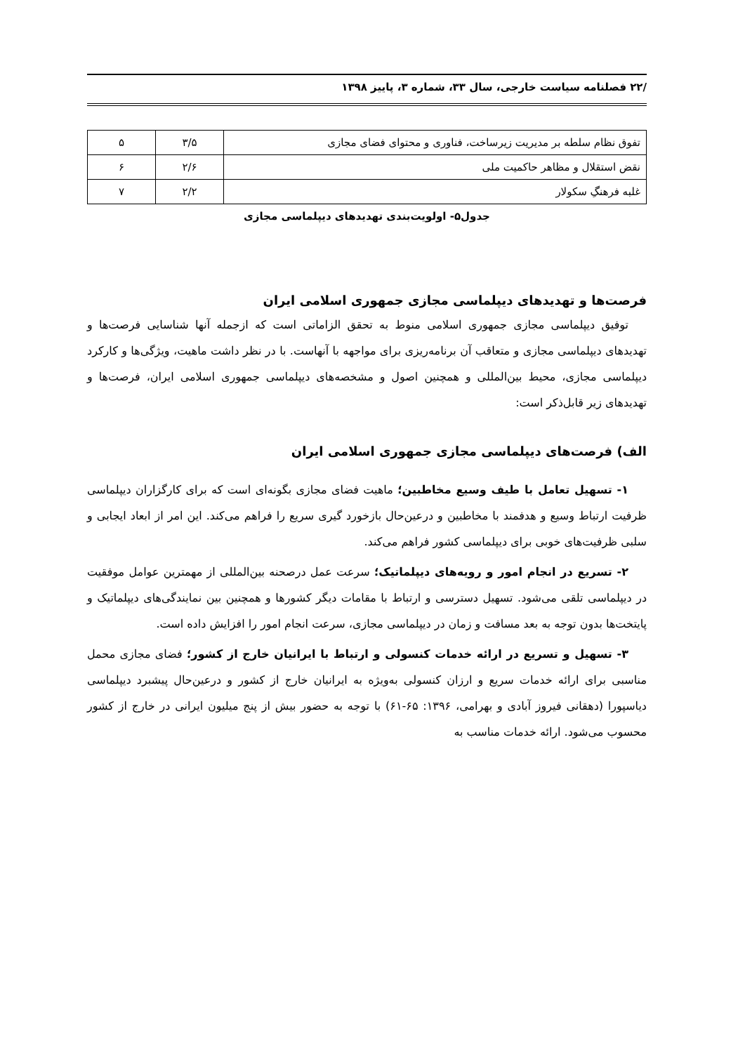/۲۲ فصلنامه سیاست خارجی، سال ۳۳، شماره ۳، پاییز ۱۳۹۸
| تفوق نظام سلطه بر مدیریت زیرساخت، فناوری و محتوای فضای مجازی | ۳/۵ | ۵ |
| نقض استقلال و مظاهر حاکمیت ملی | ۲/۶ | ۶ |
| غلبه فرهنگِ سکولار | ۲/۲ | ۷ |
جدول۵- اولویت‌بندی تهدیدهای دیپلماسی مجازی
فرصت‌ها و تهدیدهای دیپلماسی مجازی جمهوری اسلامی ایران
توفیق دیپلماسی مجازی جمهوری اسلامی منوط به تحقق الزاماتی است که ازجمله آنها شناسایی فرصت‌ها و تهدیدهای دیپلماسی مجازی و متعاقب آن برنامه‌ریزی برای مواجهه با آنهاست. با در نظر داشت ماهیت، ویژگی‌ها و کارکرد دیپلماسی مجازی، محیط بین‌المللی و همچنین اصول و مشخصه‌های دیپلماسی جمهوری اسلامی ایران، فرصت‌ها و تهدیدهای زیر قابل‌ذکر است:
الف) فرصت‌های دیپلماسی مجازی جمهوری اسلامی ایران
۱- تسهیل تعامل با طیف وسیع مخاطبین؛ ماهیت فضای مجازی بگونه‌ای است که برای کارگزاران دیپلماسی ظرفیت ارتباط وسیع و هدفمند با مخاطبین و درعین‌حال بازخورد گیری سریع را فراهم می‌کند. این امر از ابعاد ایجابی و سلبی ظرفیت‌های خوبی برای دیپلماسی کشور فراهم می‌کند.
۲- تسریع در انجام امور و رویه‌های دیپلماتیک؛ سرعت عمل درصحنه بین‌المللی از مهمترین عوامل موفقیت در دیپلماسی تلقی می‌شود. تسهیل دسترسی و ارتباط با مقامات دیگر کشورها و همچنین بین نمایندگی‌های دیپلماتیک و پایتخت‌ها بدون توجه به بعد مسافت و زمان در دیپلماسی مجازی، سرعت انجام امور را افزایش داده است.
۳- تسهیل و تسریع در ارائه خدمات کنسولی و ارتباط با ایرانیان خارج از کشور؛ فضای مجازی محمل مناسبی برای ارائه خدمات سریع و ارزان کنسولی به‌ویژه به ایرانیان خارج از کشور و درعین‌حال پیشبرد دیپلماسی دیاسپورا (دهقانی فیروز آبادی و بهرامی، ۱۳۹۶: ۶۵-۶۱) با توجه به حضور بیش از پنج میلیون ایرانی در خارج از کشور محسوب می‌شود. ارائه خدمات مناسب به